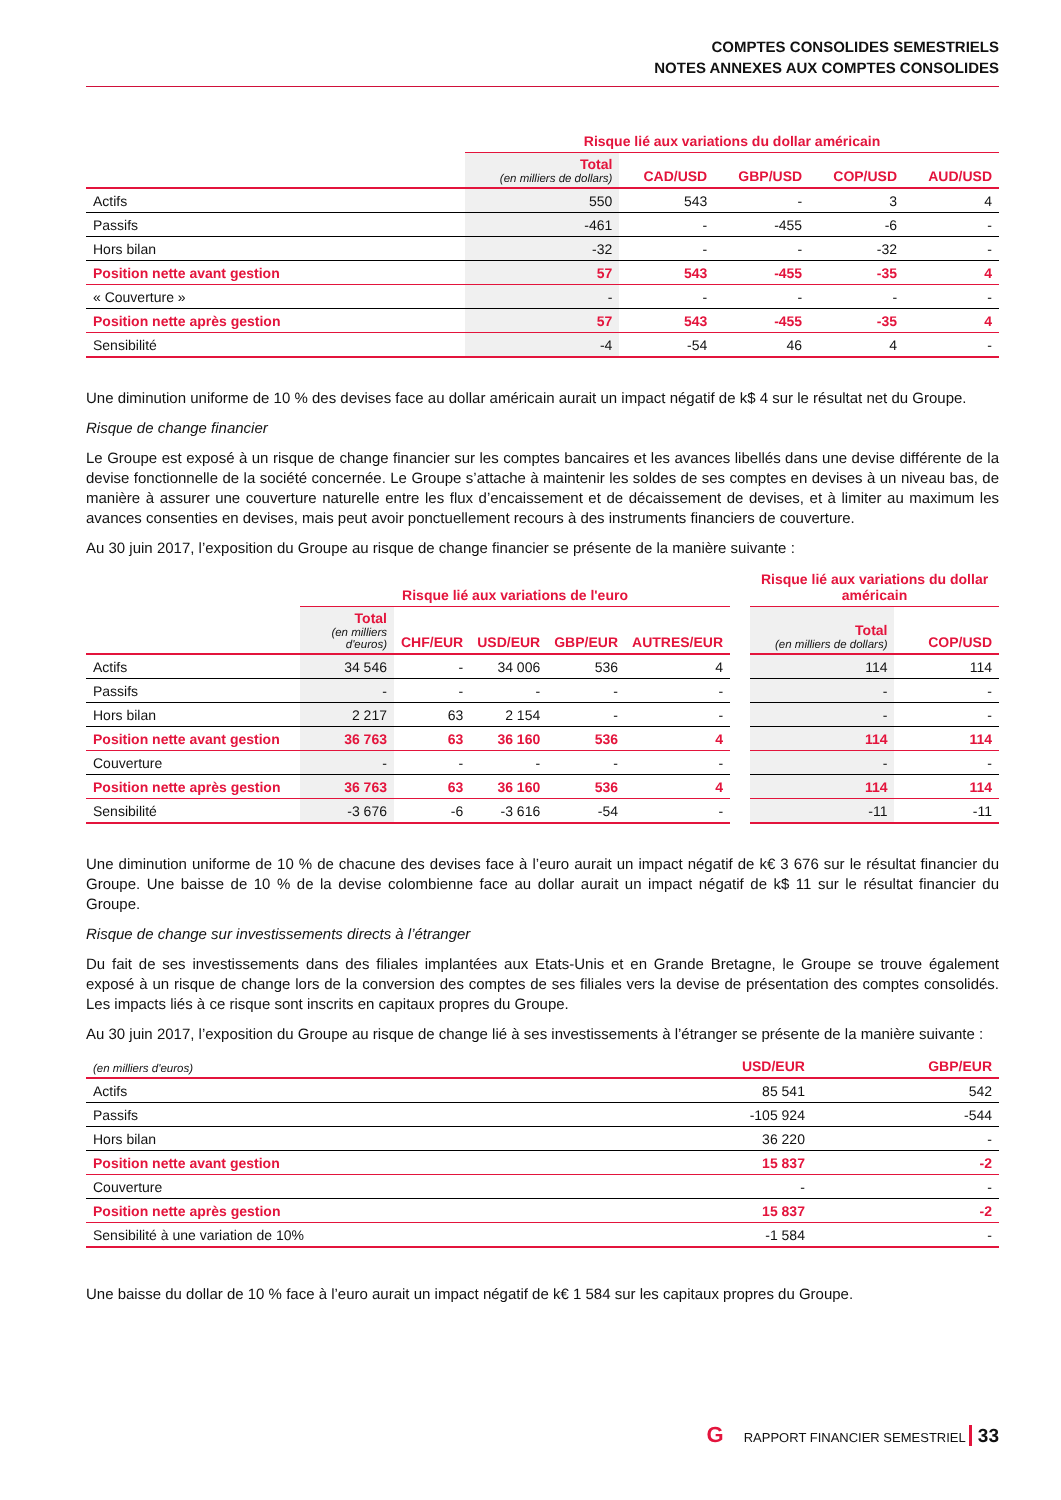COMPTES CONSOLIDES SEMESTRIELS
NOTES ANNEXES AUX COMPTES CONSOLIDES
| | Risque lié aux variations du dollar américain | | | | |
| --- | --- | --- | --- | --- | --- |
| | Total (en milliers de dollars) | CAD/USD | GBP/USD | COP/USD | AUD/USD |
| Actifs | 550 | 543 | - | 3 | 4 |
| Passifs | -461 | - | -455 | -6 | - |
| Hors bilan | -32 | - | - | -32 | - |
| Position nette avant gestion | 57 | 543 | -455 | -35 | 4 |
| « Couverture » | - | - | - | - | - |
| Position nette après gestion | 57 | 543 | -455 | -35 | 4 |
| Sensibilité | -4 | -54 | 46 | 4 | - |
Une diminution uniforme de 10 % des devises face au dollar américain aurait un impact négatif de k$ 4 sur le résultat net du Groupe.
Risque de change financier
Le Groupe est exposé à un risque de change financier sur les comptes bancaires et les avances libellés dans une devise différente de la devise fonctionnelle de la société concernée. Le Groupe s’attache à maintenir les soldes de ses comptes en devises à un niveau bas, de manière à assurer une couverture naturelle entre les flux d’encaissement et de décaissement de devises, et à limiter au maximum les avances consenties en devises, mais peut avoir ponctuellement recours à des instruments financiers de couverture.
Au 30 juin 2017, l’exposition du Groupe au risque de change financier se présente de la manière suivante :
| | Risque lié aux variations de l'euro | | | | | | Risque lié aux variations du dollar américain | |
| --- | --- | --- | --- | --- | --- | --- | --- | --- |
| | Total (en milliers d'euros) | CHF/EUR | USD/EUR | GBP/EUR | AUTRES/EUR | | Total (en milliers de dollars) | COP/USD |
| Actifs | 34 546 | - | 34 006 | 536 | 4 | | 114 | 114 |
| Passifs | - | - | - | - | - | | - | - |
| Hors bilan | 2 217 | 63 | 2 154 | - | - | | - | - |
| Position nette avant gestion | 36 763 | 63 | 36 160 | 536 | 4 | | 114 | 114 |
| Couverture | - | - | - | - | - | | - | - |
| Position nette après gestion | 36 763 | 63 | 36 160 | 536 | 4 | | 114 | 114 |
| Sensibilité | -3 676 | -6 | -3 616 | -54 | - | | -11 | -11 |
Une diminution uniforme de 10 % de chacune des devises face à l’euro aurait un impact négatif de k€ 3 676 sur le résultat financier du Groupe. Une baisse de 10 % de la devise colombienne face au dollar aurait un impact négatif de k$ 11 sur le résultat financier du Groupe.
Risque de change sur investissements directs à l’étranger
Du fait de ses investissements dans des filiales implantées aux Etats-Unis et en Grande Bretagne, le Groupe se trouve également exposé à un risque de change lors de la conversion des comptes de ses filiales vers la devise de présentation des comptes consolidés. Les impacts liés à ce risque sont inscrits en capitaux propres du Groupe.
Au 30 juin 2017, l’exposition du Groupe au risque de change lié à ses investissements à l’étranger se présente de la manière suivante :
| (en milliers d'euros) | USD/EUR | GBP/EUR |
| --- | --- | --- |
| Actifs | 85 541 | 542 |
| Passifs | -105 924 | -544 |
| Hors bilan | 36 220 | - |
| Position nette avant gestion | 15 837 | -2 |
| Couverture | - | - |
| Position nette après gestion | 15 837 | -2 |
| Sensibilité à une variation de 10% | -1 584 | - |
Une baisse du dollar de 10 % face à l’euro aurait un impact négatif de k€ 1 584 sur les capitaux propres du Groupe.
G RAPPORT FINANCIER SEMESTRIEL 33